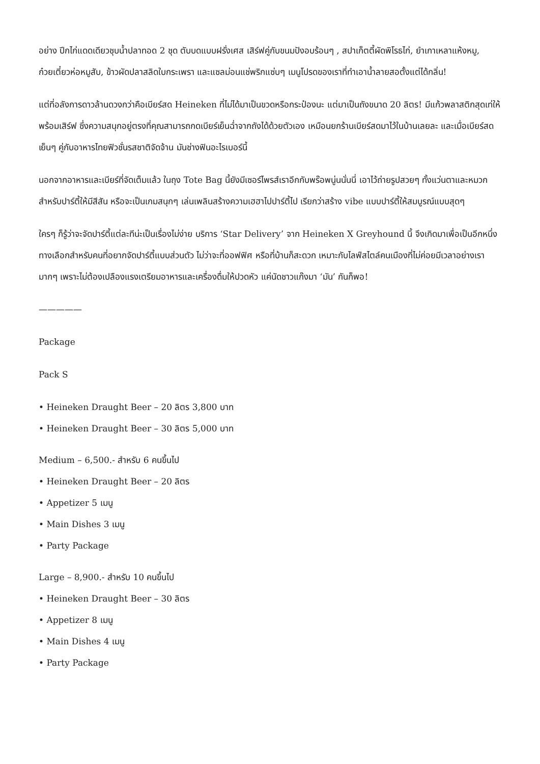อย่าง ปีกไก่แดดเดียวชุบน้ำปลาทอด 2 ชุด ตับบดแบบฝรั่งเศส เสิร์ฟคู่กับขนมปังอบร้อนๆ , สปาเก็ตตี้ผัดพิโรธไก่, ยำเกาเหลาแห้งหมู, ก๋วยเตี๋ยวห่อหมูสับ, ข้าวผัดปลาสลิดใบกระเพรา และแซลม่อนแช่พริกแซ่บๆ เมนูโปรดของเราที่ทำเอาน้ำลายสอตั้งแต่ได้กลิ่น!
แต่ที่อลังการดาวล้านดวงกว่าคือเบียร์สด Heineken ที่ไม่ได้มาเป็นขวดหรือกระป๋องนะ แต่มาเป็นถังขนาด 20 ลิตร! มีแก้วพลาสติกสุดเท่ให้พร้อมเสิร์ฟ ซึ่งความสนุกอยู่ตรงที่คุณสามารถกดเบียร์เย็นฉ่ำจากถังได้ด้วยตัวเอง เหมือนยกร้านเบียร์สดมาไว้ในบ้านเลยละ และเมื่อเบียร์สดเย็นๆ คู่กับอาหารไทยฟิวชั่นรสชาติจัดจ้าน มันช่างฟินอะไรเบอร์นี้
นอกจากอาหารและเบียร์ที่จัดเต็มแล้ว ในถุง Tote Bag นี้ยังมีเซอร์ไพรส์เราอีกกับพร๊อพนู่นนั่นนี่ เอาไว้ถ่ายรูปสวยๆ ทั้งแว่นตาและหมวกสำหรับปาร์ตี้ให้มีสีสัน หรือจะเป็นเกมสนุกๆ เล่นเพลินสร้างความเฮฮาไปปาร์ตี้ไป เรียกว่าสร้าง vibe แบบปาร์ตี้ให้สมบูรณ์แบบสุดๆ
ใครๆ ก็รู้ว่าจะจัดปาร์ตี้แต่ละทีน่ะเป็นเรื่องไม่ง่าย บริการ ‘Star Delivery’ จาก Heineken X Greyhound นี้ จึงเกิดมาเพื่อเป็นอีกหนึ่งทางเลือกสำหรับคนที่อยากจัดปาร์ตี้แบบส่วนตัว ไม่ว่าจะที่ออฟฟิศ หรือที่บ้านก็สะดวก เหมาะกับไลฟ์สไตล์คนเมืองที่ไม่ค่อยมีเวลาอย่างเรามากๆ เพราะไม่ต้องเปลืองแรงเตรียมอาหารและเครื่องดื่มให้ปวดหัว แค่นัดชาวแก๊งมา ‘มัน’ กันก็พอ!
—————
Package
Pack S
• Heineken Draught Beer – 20 ลิตร 3,800 บาท
• Heineken Draught Beer – 30 ลิตร 5,000 บาท
Medium – 6,500.- สำหรับ 6 คนขึ้นไป
• Heineken Draught Beer – 20 ลิตร
• Appetizer 5 เมนู
• Main Dishes 3 เมนู
• Party Package
Large – 8,900.- สำหรับ 10 คนขึ้นไป
• Heineken Draught Beer – 30 ลิตร
• Appetizer 8 เมนู
• Main Dishes 4 เมนู
• Party Package